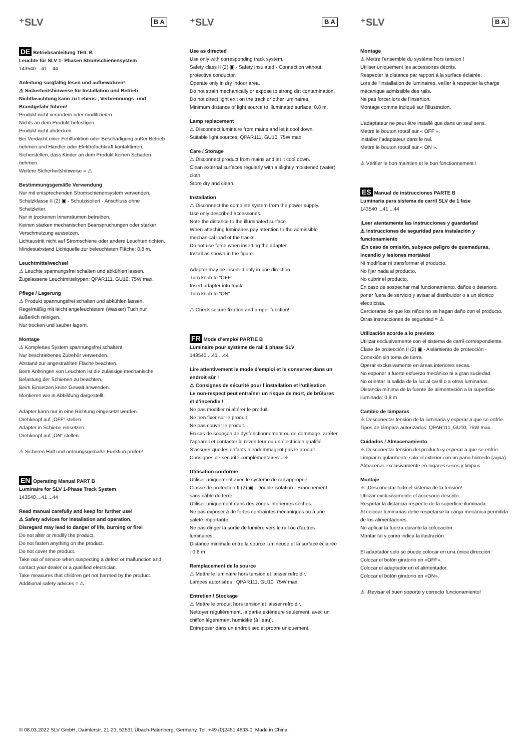⁺SLV B A
DE Betriebsanleitung TEIL B
Leuchte für SLV 1- Phasen Stromschienensystem
143540 ...41 ...44
Anleitung sorgfältig lesen und aufbewahren!
⚠ Sicherheitshinweise für Installation und Betrieb
Nichtbeachtung kann zu Lebens-, Verbrennungs- und Brandgefahr führen!
Produkt nicht verändern oder modifizieren.
Nichts an dem Produkt befestigen.
Produkt nicht abdecken.
Bei Verdacht einer Fehlfunktion oder Beschädigung außer Betrieb nehmen und Händler oder Elektrofachkraft kontaktieren.
Sicherstellen, dass Kinder an dem Produkt keinen Schaden nehmen.
Weitere Sicherheitshinweise = ⚠
Bestimmungsgemäße Verwendung
Nur mit entsprechenden Stromschienensystem verwenden.
Schutzklasse II (2) ▣ - Schutzisoliert - Anschluss ohne Schutzleiter.
Nur in trockenen Innenräumen betreiben.
Keinen starken mechanischen Beanspruchungen oder starker Verschmutzung aussetzen.
Lichtaustritt nicht auf Stromschiene oder andere Leuchten richten.
Mindestabstand Lichtquelle zur beleuchteten Fläche: 0,8 m.
Leuchtmittelwechsel
⚠ Leuchte spannungsfrei schalten und abkühlen lassen.
Zugelassene Leuchtmitteltypen: QPAR111, GU10, 75W max.
Pflege / Lagerung
⚠ Produkt spannungsfrei schalten und abkühlen lassen.
Regelmäßig mit leicht angefeuchtetem (Wasser) Tuch nur äußerlich reinigen.
Nur trocken und sauber lagern.
Montage
⚠ Komplettes System spannungsfrei schalten!
Nur beschriebenes Zubehör verwenden.
Abstand zur angestrahlten Fläche beachten.
Beim Anbringen von Leuchten ist die zulässige mechanische Belastung der Schienen zu beachten.
Beim Einsetzen keine Gewalt anwenden.
Montieren wie in Abbildung dargestellt.
Adapter kann nur in eine Richtung eingesetzt werden.
Drehknopf auf „OFF“ stellen.
Adapter in Schiene einsetzen.
Drehknopf auf „ON“ stellen.
⚠ Sicheren Halt und ordnungsgemäße Funktion prüfen!
EN Operating Manual PART B
Luminaire for SLV 1-Phase Track System
143540 ...41 ...44
Read manual carefully and keep for further use!
⚠ Safety advices for installation and operation.
Disregard may lead to danger of life, burning or fire!
Do not alter or modify the product.
Do not fasten anything on the product.
Do not cover the product.
Take out of service when suspecting a defect or malfunction and contact your dealer or a qualified electrician.
Take measures that children get not harmed by the product.
Additional safety advices = ⚠
⁺SLV B A
Use as directed
Use only with corresponding track system.
Safety class II (2) ▣ - Safety insulated - Connection without protective conductor.
Operate only in dry indoor area.
Do not strain mechanically or expose to strong dirt contamination.
Do not direct light exit on the track or other luminaires.
Minimum distance of light source to illuminated surface: 0,8 m.
Lamp replacement
⚠ Disconnect luminaire from mains and let it cool down.
Suitable light sources: QPAR111, GU10, 75W max.
Care / Storage
⚠ Disconnect product from mains and let it cool down.
Clean external surfaces regularly with a slightly moistened (water) cloth.
Store dry and clean.
Installation
⚠ Disconnect the complete system from the power supply.
Use only described accessories.
Note the distance to the illuminated surface.
When attaching luminaires pay attention to the admissible mechanical load of the tracks.
Do not use force when inserting the adapter.
Install as shown in the figure.
Adapter may be inserted only in one direction.
Turn knob to "OFF".
Insert adapter into track.
Turn knob to "ON".
⚠ Check secure fixation and proper function!
FR Mode d’emploi PARTIE B
Luminaire pour système de rail 1 phase SLV
143540 ...41 ...44
Lire attentivement le mode d’emploi et le conserver dans un endroit sûr !
⚠ Consignes de sécurité pour l’installation et l’utilisation
Le non-respect peut entraîner un risque de mort, de brûlures et d’incendie !
Ne pas modifier ni altérer le produit.
Ne rien fixer sur le produit.
Ne pas couvrir le produit.
En cas de soupçon de dysfonctionnement ou de dommage, arrêter l’appareil et contacter le revendeur ou un électricien qualifié.
S’assurer que les enfants n’endommagent pas le produit.
Consignes de sécurité complémentaires = ⚠
Utilisation conforme
Utiliser uniquement avec le système de rail approprié.
Classe de protection II (2) ▣ - Double isolation - Branchement sans câble de terre.
Utiliser uniquement dans des zones intérieures sèches.
Ne pas exposer à de fortes contraintes mécaniques ou à une saleté importante.
Ne pas diriger la sortie de lumière vers le rail ou d’autres luminaires.
Distance minimale entre la source lumineuse et la surface éclairée : 0,8 m
Remplacement de la source
⚠ Mettre le luminaire hors tension et laisser refroidir.
Lampes autorisées : QPAR111, GU10, 75W max.
Entretien / Stockage
⚠ Mettre le produit hors tension et laisser refroidir.
Nettoyer régulièrement, la partie extérieure seulement, avec un chiffon légèrement humidifié (à l’eau).
Entreposer dans un endroit sec et propre uniquement.
⁺SLV B A
Montage
⚠ Mettre l’ensemble du système hors tension !
Utiliser uniquement les accessoires décrits.
Respecter la distance par rapport à la surface éclairée.
Lors de l'installation de luminaires, veiller à respecter la charge mécanique admissible des rails.
Ne pas forcer lors de l’insertion.
Montage comme indiqué sur l’illustration.
L’adaptateur ne peut être installé que dans un seul sens.
Mettre le bouton rotatif sur « OFF ».
Installer l’adaptateur dans le rail.
Mettre le bouton rotatif sur « ON ».
⚠ Vérifier le bon maintien et le bon fonctionnement !
ES Manual de instrucciones PARTE B
Luminaria para sistema de carril SLV de 1 fase
143540 ...41 ...44
¡Leer atentamente las instrucciones y guardarlas!
⚠ Instrucciones de seguridad para instalación y funcionamiento
¡En caso de omisión, subyace peligro de quemaduras, incendio y lesiones mortales!
Ni modificar ni transformar el producto.
No fijar nada al producto.
No cubrir el producto.
En caso de sospechar mal funcionamiento, daños o deterioro, poner fuera de servicio y avisar al distribuidor o a un técnico electricista.
Cerciorarse de que los niños no se hagan daño con el producto.
Otras instrucciones de seguridad = ⚠
Utilización acorde a lo previsto
Utilizar exclusivamente con el sistema de carril correspondiente.
Clase de protección II (2) ▣ - Aislamiento de protección - Conexión sin toma de tierra.
Operar exclusivamente en áreas interiores secas.
No exponer a fuerte esfuerzo mecánico ni a gran suciedad.
No orientar la salida de la luz al carril o a otras luminarias.
Distancia mínima de la fuente de alimentación a la superficie iluminada: 0,8 m
Cambio de lámparas
⚠ Desconectar tensión de la luminaria y esperar a que se enfríe.
Tipos de lámpara autorizados: QPAR111, GU10, 75W max.
Cuidados / Almacenamiento
⚠ Desconectar tensión del producto y esperar a que se enfríe.
Limpiar regularmente solo el exterior con un paño húmedo (agua).
Almacenar exclusivamente en lugares secos y limpios.
Montaje
⚠ ¡Desconectar todo el sistema de la tensión!
Utilizar exclusivamente el accesorio descrito.
Respetar la distancia respecto de la superficie iluminada.
Al colocar luminarias debe respetarse la carga mecánica permitida de los alimentadores.
No aplicar la fuerza durante la colocación.
Montar tal y como indica la ilustración.
El adaptador solo se puede colocar en una única dirección.
Colocar el botón giratorio en «OFF».
Colocar el adaptador en el alimentador.
Colocar el botón giratorio en «ON».
⚠ ¡Revisar el buen soporte y correcto funcionamiento!
© 08.03.2022 SLV GmbH, Daimlerstr. 21-23, 52531 Übach-Palenberg, Germany, Tel. +49 (0)2451 4833-0. Made in China.